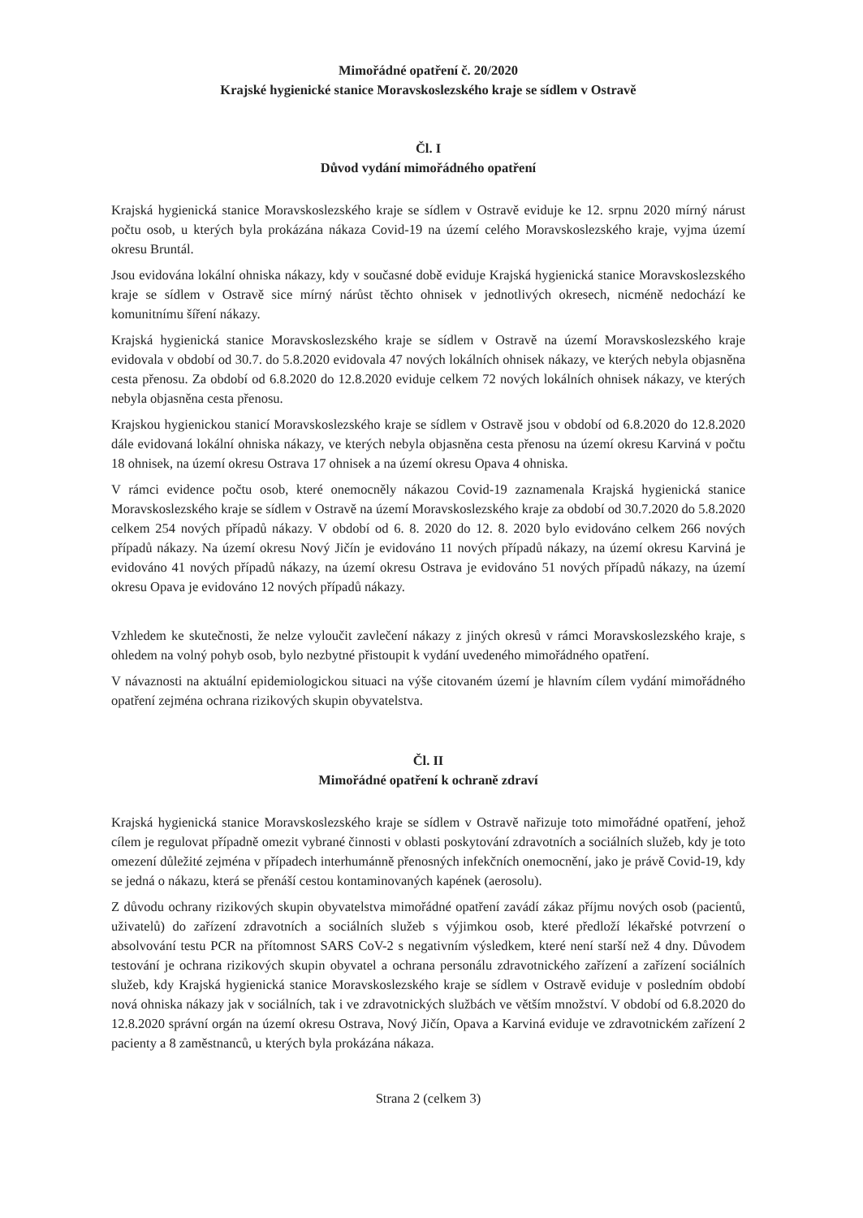Mimořádné opatření č. 20/2020
Krajské hygienické stanice Moravskoslezského kraje se sídlem v Ostravě
Čl. I
Důvod vydání mimořádného opatření
Krajská hygienická stanice Moravskoslezského kraje se sídlem v Ostravě eviduje ke 12. srpnu 2020 mírný nárust počtu osob, u kterých byla prokázána nákaza Covid-19 na území celého Moravskoslezského kraje, vyjma území okresu Bruntál.
Jsou evidována lokální ohniska nákazy, kdy v současné době eviduje Krajská hygienická stanice Moravskoslezského kraje se sídlem v Ostravě sice mírný nárůst těchto ohnisek v jednotlivých okresech, nicméně nedochází ke komunitnímu šíření nákazy.
Krajská hygienická stanice Moravskoslezského kraje se sídlem v Ostravě na území Moravskoslezského kraje evidovala v období od 30.7. do 5.8.2020 evidovala 47 nových lokálních ohnisek nákazy, ve kterých nebyla objasněna cesta přenosu. Za období od 6.8.2020 do 12.8.2020 eviduje celkem 72 nových lokálních ohnisek nákazy, ve kterých nebyla objasněna cesta přenosu.
Krajskou hygienickou stanicí Moravskoslezského kraje se sídlem v Ostravě jsou v období od 6.8.2020 do 12.8.2020 dále evidovaná lokální ohniska nákazy, ve kterých nebyla objasněna cesta přenosu na území okresu Karviná v počtu 18 ohnisek, na území okresu Ostrava 17 ohnisek a na území okresu Opava 4 ohniska.
V rámci evidence počtu osob, které onemocněly nákazou Covid-19 zaznamenala Krajská hygienická stanice Moravskoslezského kraje se sídlem v Ostravě na území Moravskoslezského kraje za období od 30.7.2020 do 5.8.2020 celkem 254 nových případů nákazy. V období od 6. 8. 2020 do 12. 8. 2020 bylo evidováno celkem 266 nových případů nákazy. Na území okresu Nový Jičín je evidováno 11 nových případů nákazy, na území okresu Karviná je evidováno 41 nových případů nákazy, na území okresu Ostrava je evidováno 51 nových případů nákazy, na území okresu Opava je evidováno 12 nových případů nákazy.
Vzhledem ke skutečnosti, že nelze vyloučit zavlečení nákazy z jiných okresů v rámci Moravskoslezského kraje, s ohledem na volný pohyb osob, bylo nezbytné přistoupit k vydání uvedeného mimořádného opatření.
V návaznosti na aktuální epidemiologickou situaci na výše citovaném území je hlavním cílem vydání mimořádného opatření zejména ochrana rizikových skupin obyvatelstva.
Čl. II
Mimořádné opatření k ochraně zdraví
Krajská hygienická stanice Moravskoslezského kraje se sídlem v Ostravě nařizuje toto mimořádné opatření, jehož cílem je regulovat případně omezit vybrané činnosti v oblasti poskytování zdravotních a sociálních služeb, kdy je toto omezení důležité zejména v případech interhumánně přenosných infekčních onemocnění, jako je právě Covid-19, kdy se jedná o nákazu, která se přenáší cestou kontaminovaných kapének (aerosolu).
Z důvodu ochrany rizikových skupin obyvatelstva mimořádné opatření zavádí zákaz příjmu nových osob (pacientů, uživatelů) do zařízení zdravotních a sociálních služeb s výjimkou osob, které předloží lékařské potvrzení o absolvování testu PCR na přítomnost SARS CoV-2 s negativním výsledkem, které není starší než 4 dny. Důvodem testování je ochrana rizikových skupin obyvatel a ochrana personálu zdravotnického zařízení a zařízení sociálních služeb, kdy Krajská hygienická stanice Moravskoslezského kraje se sídlem v Ostravě eviduje v posledním období nová ohniska nákazy jak v sociálních, tak i ve zdravotnických službách ve větším množství. V období od 6.8.2020 do 12.8.2020 správní orgán na území okresu Ostrava, Nový Jičín, Opava a Karviná eviduje ve zdravotnickém zařízení 2 pacienty a 8 zaměstnanců, u kterých byla prokázána nákaza.
Strana 2 (celkem 3)